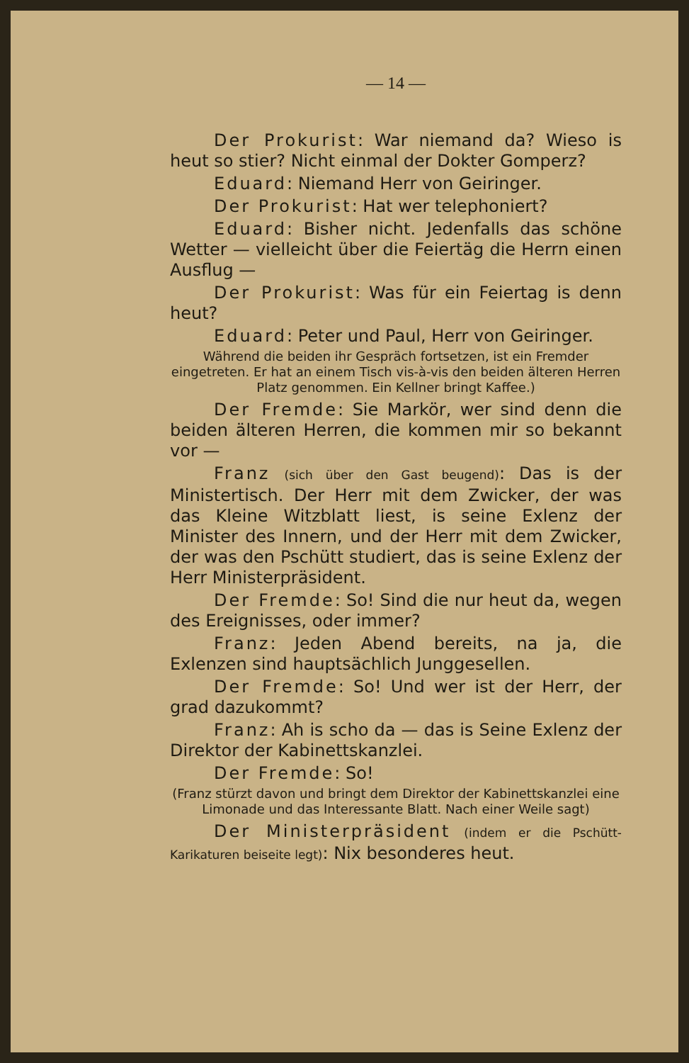— 14 —
Der Prokurist: War niemand da? Wieso is heut so stier? Nicht einmal der Dokter Gomperz?
Eduard: Niemand Herr von Geiringer.
Der Prokurist: Hat wer telephoniert?
Eduard: Bisher nicht. Jedenfalls das schöne Wetter — vielleicht über die Feiertäg die Herrn einen Ausflug —
Der Prokurist: Was für ein Feiertag is denn heut?
Eduard: Peter und Paul, Herr von Geiringer.
Während die beiden ihr Gespräch fortsetzen, ist ein Fremder eingetreten. Er hat an einem Tisch vis-à-vis den beiden älteren Herren Platz genommen. Ein Kellner bringt Kaffee.)
Der Fremde: Sie Markör, wer sind denn die beiden älteren Herren, die kommen mir so bekannt vor —
Franz (sich über den Gast beugend): Das is der Ministertisch. Der Herr mit dem Zwicker, der was das Kleine Witzblatt liest, is seine Exlenz der Minister des Innern, und der Herr mit dem Zwicker, der was den Pschütt studiert, das is seine Exlenz der Herr Ministerpräsident.
Der Fremde: So! Sind die nur heut da, wegen des Ereignisses, oder immer?
Franz: Jeden Abend bereits, na ja, die Exlenzen sind hauptsächlich Junggesellen.
Der Fremde: So! Und wer ist der Herr, der grad dazukommt?
Franz: Ah is scho da — das is Seine Exlenz der Direktor der Kabinettskanzlei.
Der Fremde: So!
(Franz stürzt davon und bringt dem Direktor der Kabinettskanzlei eine Limonade und das Interessante Blatt. Nach einer Weile sagt)
Der Ministerpräsident (indem er die Pschütt-Karikaturen beiseite legt): Nix besonderes heut.